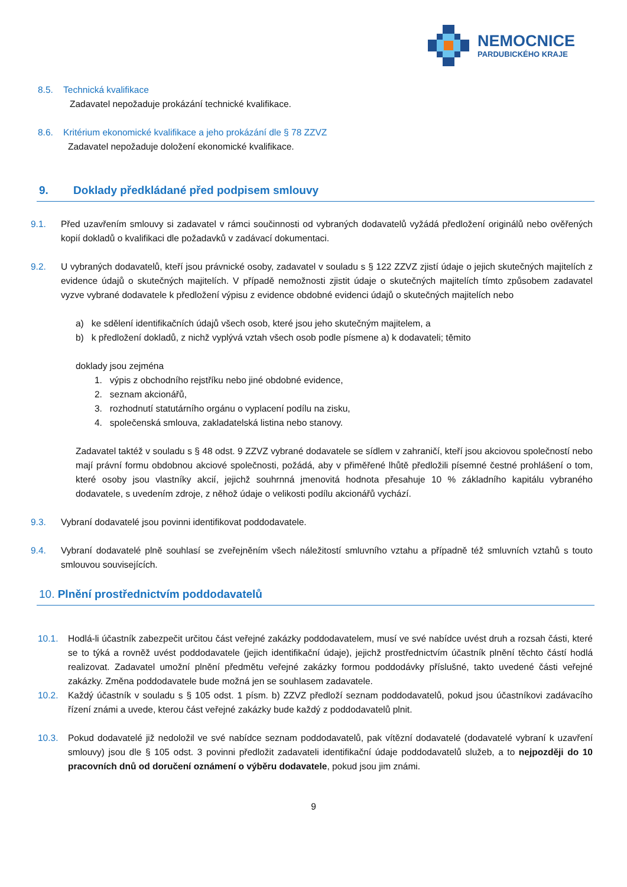NEMOCNICE
PARDUBICKÉHO KRAJE
8.5. Technická kvalifikace
Zadavatel nepožaduje prokázání technické kvalifikace.
8.6. Kritérium ekonomické kvalifikace a jeho prokázání dle § 78 ZZVZ
Zadavatel nepožaduje doložení ekonomické kvalifikace.
9. Doklady předkládané před podpisem smlouvy
9.1. Před uzavřením smlouvy si zadavatel v rámci součinnosti od vybraných dodavatelů vyžádá předložení originálů nebo ověřených kopií dokladů o kvalifikaci dle požadavků v zadávací dokumentaci.
9.2. U vybraných dodavatelů, kteří jsou právnické osoby, zadavatel v souladu s § 122 ZZVZ zjistí údaje o jejich skutečných majitelích z evidence údajů o skutečných majitelích. V případě nemožnosti zjistit údaje o skutečných majitelích tímto způsobem zadavatel vyzve vybrané dodavatele k předložení výpisu z evidence obdobné evidenci údajů o skutečných majitelích nebo
a) ke sdělení identifikačních údajů všech osob, které jsou jeho skutečným majitelem, a
b) k předložení dokladů, z nichž vyplývá vztah všech osob podle písmene a) k dodavateli; těmito
doklady jsou zejména
1. výpis z obchodního rejstříku nebo jiné obdobné evidence,
2. seznam akcionářů,
3. rozhodnutí statutárního orgánu o vyplacení podílu na zisku,
4. společenská smlouva, zakladatelská listina nebo stanovy.
Zadavatel taktéž v souladu s § 48 odst. 9 ZZVZ vybrané dodavatele se sídlem v zahraničí, kteří jsou akciovou společností nebo mají právní formu obdobnou akciové společnosti, požádá, aby v přiměřené lhůtě předložili písemné čestné prohlášení o tom, které osoby jsou vlastníky akcií, jejichž souhrnná jmenovitá hodnota přesahuje 10 % základního kapitálu vybraného dodavatele, s uvedením zdroje, z něhož údaje o velikosti podílu akcionářů vychází.
9.3. Vybraní dodavatelé jsou povinni identifikovat poddodavatele.
9.4. Vybraní dodavatelé plně souhlasí se zveřejněním všech náležitostí smluvního vztahu a případně též smluvních vztahů s touto smlouvou souvisejících.
10. Plnění prostřednictvím poddodavatelů
10.1. Hodlá-li účastník zabezpečit určitou část veřejné zakázky poddodavatelem, musí ve své nabídce uvést druh a rozsah části, které se to týká a rovněž uvést poddodavatele (jejich identifikační údaje), jejichž prostřednictvím účastník plnění těchto částí hodlá realizovat. Zadavatel umožní plnění předmětu veřejné zakázky formou poddodávky příslušné, takto uvedené části veřejné zakázky. Změna poddodavatele bude možná jen se souhlasem zadavatele.
10.2. Každý účastník v souladu s § 105 odst. 1 písm. b) ZZVZ předloží seznam poddodavatelů, pokud jsou účastníkovi zadávacího řízení známi a uvede, kterou část veřejné zakázky bude každý z poddodavatelů plnit.
10.3. Pokud dodavatelé již nedoložil ve své nabídce seznam poddodavatelů, pak vítězní dodavatelé (dodavatelé vybraní k uzavření smlouvy) jsou dle § 105 odst. 3 povinni předložit zadavateli identifikační údaje poddodavatelů služeb, a to nejpozději do 10 pracovních dnů od doručení oznámení o výběru dodavatele, pokud jsou jim známi.
9